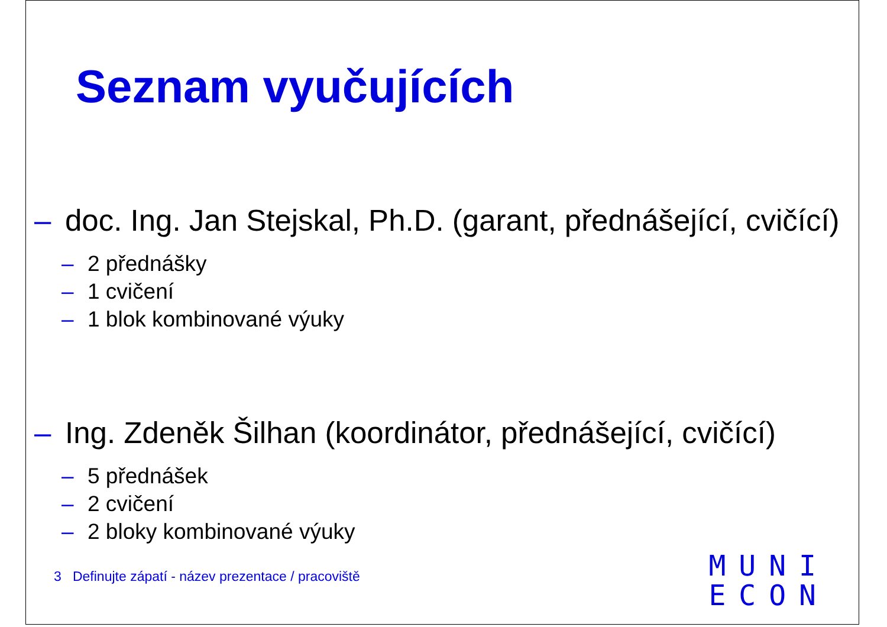Seznam vyučujících
– doc. Ing. Jan Stejskal, Ph.D. (garant, přednášející, cvičící)
– 2 přednášky
– 1 cvičení
– 1 blok kombinované výuky
– Ing. Zdeněk Šilhan (koordinátor, přednášející, cvičící)
– 5 přednášek
– 2 cvičení
– 2 bloky kombinované výuky
3 Definujte zápatí - název prezentace / pracoviště
MUNI
ECON